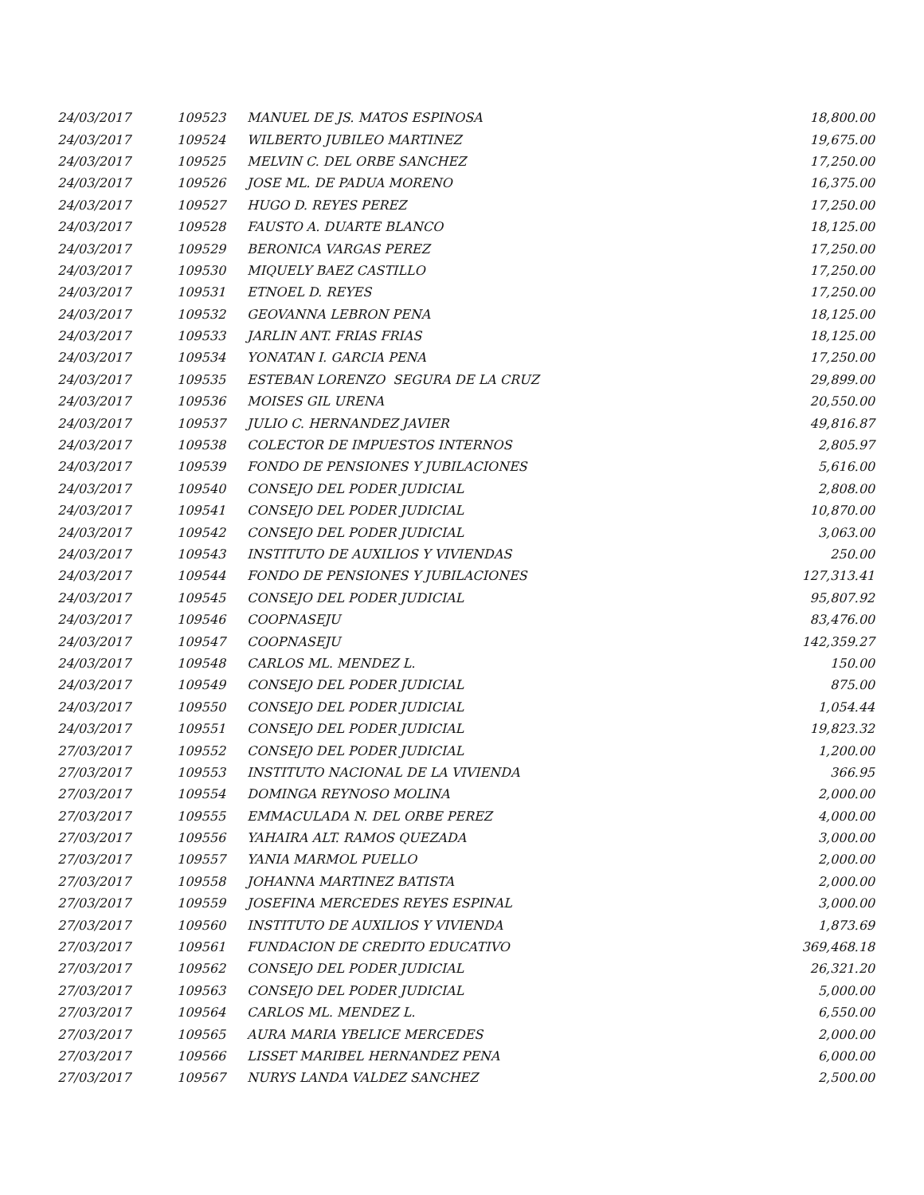| 24/03/2017 | 109523 | MANUEL DE JS. MATOS ESPINOSA | 18,800.00 |
| 24/03/2017 | 109524 | WILBERTO JUBILEO MARTINEZ | 19,675.00 |
| 24/03/2017 | 109525 | MELVIN C. DEL ORBE SANCHEZ | 17,250.00 |
| 24/03/2017 | 109526 | JOSE ML. DE PADUA MORENO | 16,375.00 |
| 24/03/2017 | 109527 | HUGO D. REYES PEREZ | 17,250.00 |
| 24/03/2017 | 109528 | FAUSTO A. DUARTE BLANCO | 18,125.00 |
| 24/03/2017 | 109529 | BERONICA VARGAS PEREZ | 17,250.00 |
| 24/03/2017 | 109530 | MIQUELY BAEZ CASTILLO | 17,250.00 |
| 24/03/2017 | 109531 | ETNOEL D. REYES | 17,250.00 |
| 24/03/2017 | 109532 | GEOVANNA LEBRON PENA | 18,125.00 |
| 24/03/2017 | 109533 | JARLIN ANT. FRIAS FRIAS | 18,125.00 |
| 24/03/2017 | 109534 | YONATAN I. GARCIA PENA | 17,250.00 |
| 24/03/2017 | 109535 | ESTEBAN LORENZO SEGURA DE LA CRUZ | 29,899.00 |
| 24/03/2017 | 109536 | MOISES GIL URENA | 20,550.00 |
| 24/03/2017 | 109537 | JULIO C. HERNANDEZ JAVIER | 49,816.87 |
| 24/03/2017 | 109538 | COLECTOR DE IMPUESTOS INTERNOS | 2,805.97 |
| 24/03/2017 | 109539 | FONDO DE PENSIONES Y JUBILACIONES | 5,616.00 |
| 24/03/2017 | 109540 | CONSEJO DEL PODER JUDICIAL | 2,808.00 |
| 24/03/2017 | 109541 | CONSEJO DEL PODER JUDICIAL | 10,870.00 |
| 24/03/2017 | 109542 | CONSEJO DEL PODER JUDICIAL | 3,063.00 |
| 24/03/2017 | 109543 | INSTITUTO DE AUXILIOS Y VIVIENDAS | 250.00 |
| 24/03/2017 | 109544 | FONDO DE PENSIONES Y JUBILACIONES | 127,313.41 |
| 24/03/2017 | 109545 | CONSEJO DEL PODER JUDICIAL | 95,807.92 |
| 24/03/2017 | 109546 | COOPNASEJU | 83,476.00 |
| 24/03/2017 | 109547 | COOPNASEJU | 142,359.27 |
| 24/03/2017 | 109548 | CARLOS ML. MENDEZ L. | 150.00 |
| 24/03/2017 | 109549 | CONSEJO DEL PODER JUDICIAL | 875.00 |
| 24/03/2017 | 109550 | CONSEJO DEL PODER JUDICIAL | 1,054.44 |
| 24/03/2017 | 109551 | CONSEJO DEL PODER JUDICIAL | 19,823.32 |
| 27/03/2017 | 109552 | CONSEJO DEL PODER JUDICIAL | 1,200.00 |
| 27/03/2017 | 109553 | INSTITUTO NACIONAL DE LA VIVIENDA | 366.95 |
| 27/03/2017 | 109554 | DOMINGA REYNOSO MOLINA | 2,000.00 |
| 27/03/2017 | 109555 | EMMACULADA N. DEL ORBE PEREZ | 4,000.00 |
| 27/03/2017 | 109556 | YAHAIRA ALT. RAMOS QUEZADA | 3,000.00 |
| 27/03/2017 | 109557 | YANIA MARMOL PUELLO | 2,000.00 |
| 27/03/2017 | 109558 | JOHANNA MARTINEZ BATISTA | 2,000.00 |
| 27/03/2017 | 109559 | JOSEFINA MERCEDES REYES ESPINAL | 3,000.00 |
| 27/03/2017 | 109560 | INSTITUTO DE AUXILIOS Y VIVIENDA | 1,873.69 |
| 27/03/2017 | 109561 | FUNDACION DE CREDITO EDUCATIVO | 369,468.18 |
| 27/03/2017 | 109562 | CONSEJO DEL PODER JUDICIAL | 26,321.20 |
| 27/03/2017 | 109563 | CONSEJO DEL PODER JUDICIAL | 5,000.00 |
| 27/03/2017 | 109564 | CARLOS ML. MENDEZ L. | 6,550.00 |
| 27/03/2017 | 109565 | AURA MARIA YBELICE MERCEDES | 2,000.00 |
| 27/03/2017 | 109566 | LISSET MARIBEL HERNANDEZ PENA | 6,000.00 |
| 27/03/2017 | 109567 | NURYS LANDA VALDEZ SANCHEZ | 2,500.00 |